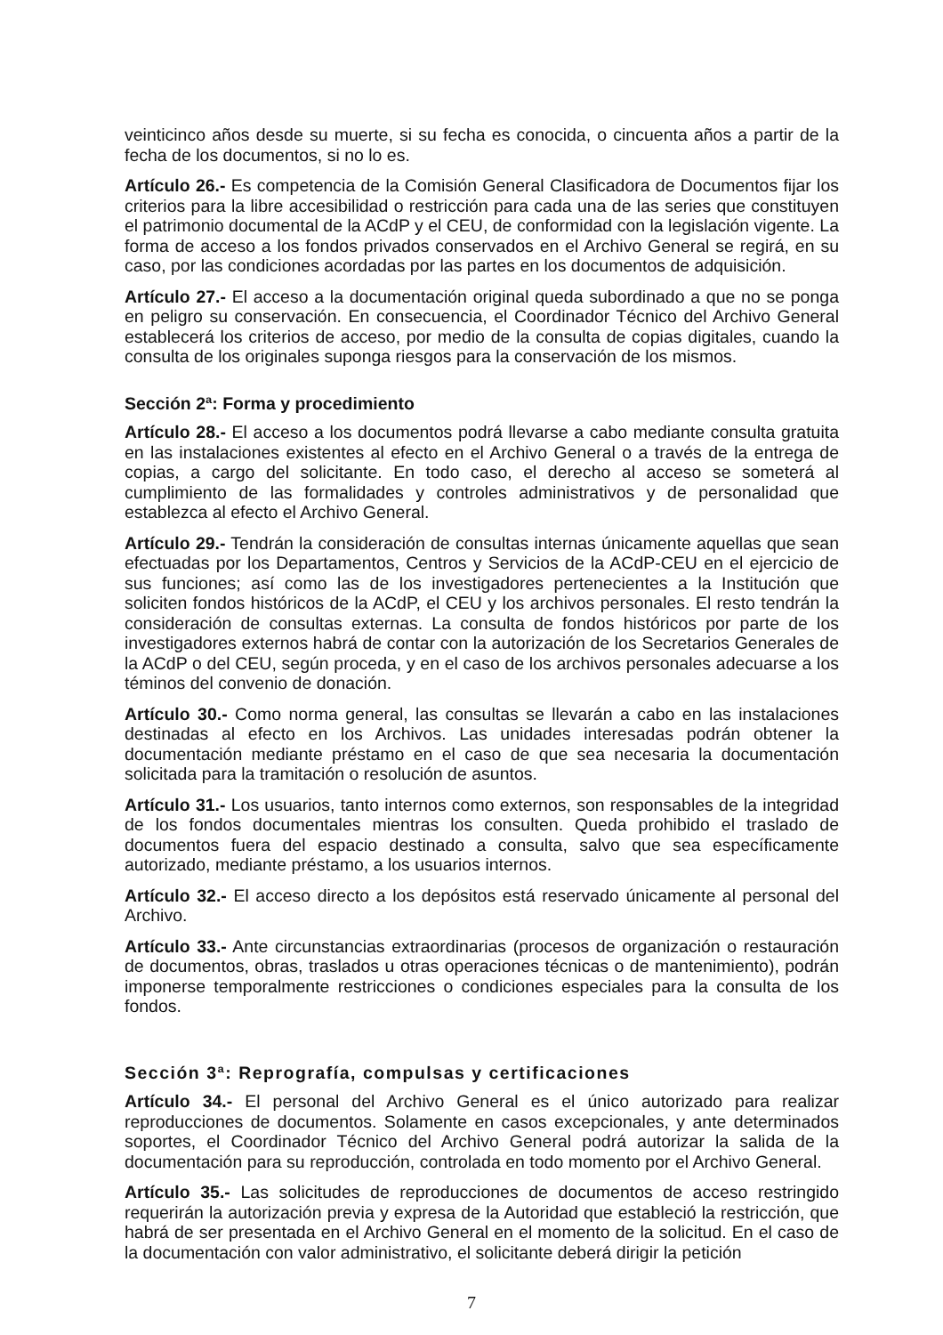veinticinco años desde su muerte, si su fecha es conocida, o cincuenta años a partir de la fecha de los documentos, si no lo es.
Artículo 26.- Es competencia de la Comisión General Clasificadora de Documentos fijar los criterios para la libre accesibilidad o restricción para cada una de las series que constituyen el patrimonio documental de la ACdP y el CEU, de conformidad con la legislación vigente. La forma de acceso a los fondos privados conservados en el Archivo General se regirá, en su caso, por las condiciones acordadas por las partes en los documentos de adquisición.
Artículo 27.- El acceso a la documentación original queda subordinado a que no se ponga en peligro su conservación. En consecuencia, el Coordinador Técnico del Archivo General establecerá los criterios de acceso, por medio de la consulta de copias digitales, cuando la consulta de los originales suponga riesgos para la conservación de los mismos.
Sección 2ª: Forma y procedimiento
Artículo 28.- El acceso a los documentos podrá llevarse a cabo mediante consulta gratuita en las instalaciones existentes al efecto en el Archivo General o a través de la entrega de copias, a cargo del solicitante. En todo caso, el derecho al acceso se someterá al cumplimiento de las formalidades y controles administrativos y de personalidad que establezca al efecto el Archivo General.
Artículo 29.- Tendrán la consideración de consultas internas únicamente aquellas que sean efectuadas por los Departamentos, Centros y Servicios de la ACdP-CEU en el ejercicio de sus funciones; así como las de los investigadores pertenecientes a la Institución que soliciten fondos históricos de la ACdP, el CEU y los archivos personales. El resto tendrán la consideración de consultas externas. La consulta de fondos históricos por parte de los investigadores externos habrá de contar con la autorización de los Secretarios Generales de la ACdP o del CEU, según proceda, y en el caso de los archivos personales adecuarse a los téminos del convenio de donación.
Artículo 30.- Como norma general, las consultas se llevarán a cabo en las instalaciones destinadas al efecto en los Archivos. Las unidades interesadas podrán obtener la documentación mediante préstamo en el caso de que sea necesaria la documentación solicitada para la tramitación o resolución de asuntos.
Artículo 31.- Los usuarios, tanto internos como externos, son responsables de la integridad de los fondos documentales mientras los consulten. Queda prohibido el traslado de documentos fuera del espacio destinado a consulta, salvo que sea específicamente autorizado, mediante préstamo, a los usuarios internos.
Artículo 32.- El acceso directo a los depósitos está reservado únicamente al personal del Archivo.
Artículo 33.- Ante circunstancias extraordinarias (procesos de organización o restauración de documentos, obras, traslados u otras operaciones técnicas o de mantenimiento), podrán imponerse temporalmente restricciones o condiciones especiales para la consulta de los fondos.
Sección 3ª: Reprografía, compulsas y certificaciones
Artículo 34.- El personal del Archivo General es el único autorizado para realizar reproducciones de documentos. Solamente en casos excepcionales, y ante determinados soportes, el Coordinador Técnico del Archivo General podrá autorizar la salida de la documentación para su reproducción, controlada en todo momento por el Archivo General.
Artículo 35.- Las solicitudes de reproducciones de documentos de acceso restringido requerirán la autorización previa y expresa de la Autoridad que estableció la restricción, que habrá de ser presentada en el Archivo General en el momento de la solicitud. En el caso de la documentación con valor administrativo, el solicitante deberá dirigir la petición
7